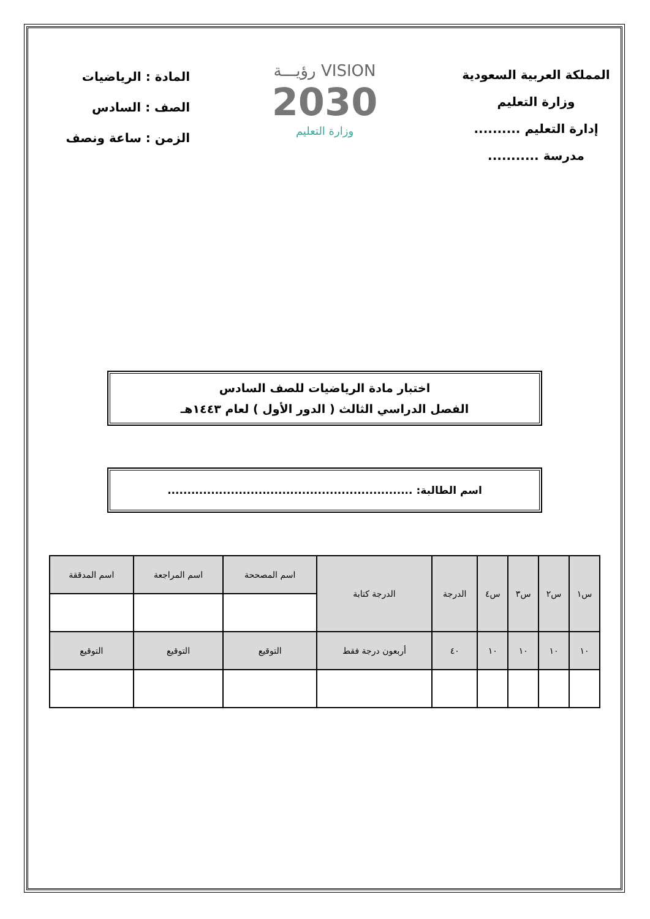المملكة العربية السعودية
وزارة التعليم
إدارة التعليم ..........
مدرسة ...........
VISION رؤيـــة
2030
وزارة التعليم
المادة : الرياضيات
الصف : السادس
الزمن : ساعة ونصف
اختبار مادة الرياضيات للصف السادس
الفصل الدراسي الثالث ( الدور الأول ) لعام ١٤٤٣هـ
اسم الطالبة: ..............................................................
| س١ | س٢ | س٣ | س٤ | الدرجة | الدرجة كتابة | اسم المصححة | اسم المراجعة | اسم المدققة |
| ١٠ | ١٠ | ١٠ | ١٠ | ٤٠ | أربعون درجة فقط | التوقيع | التوقيع | التوقيع |